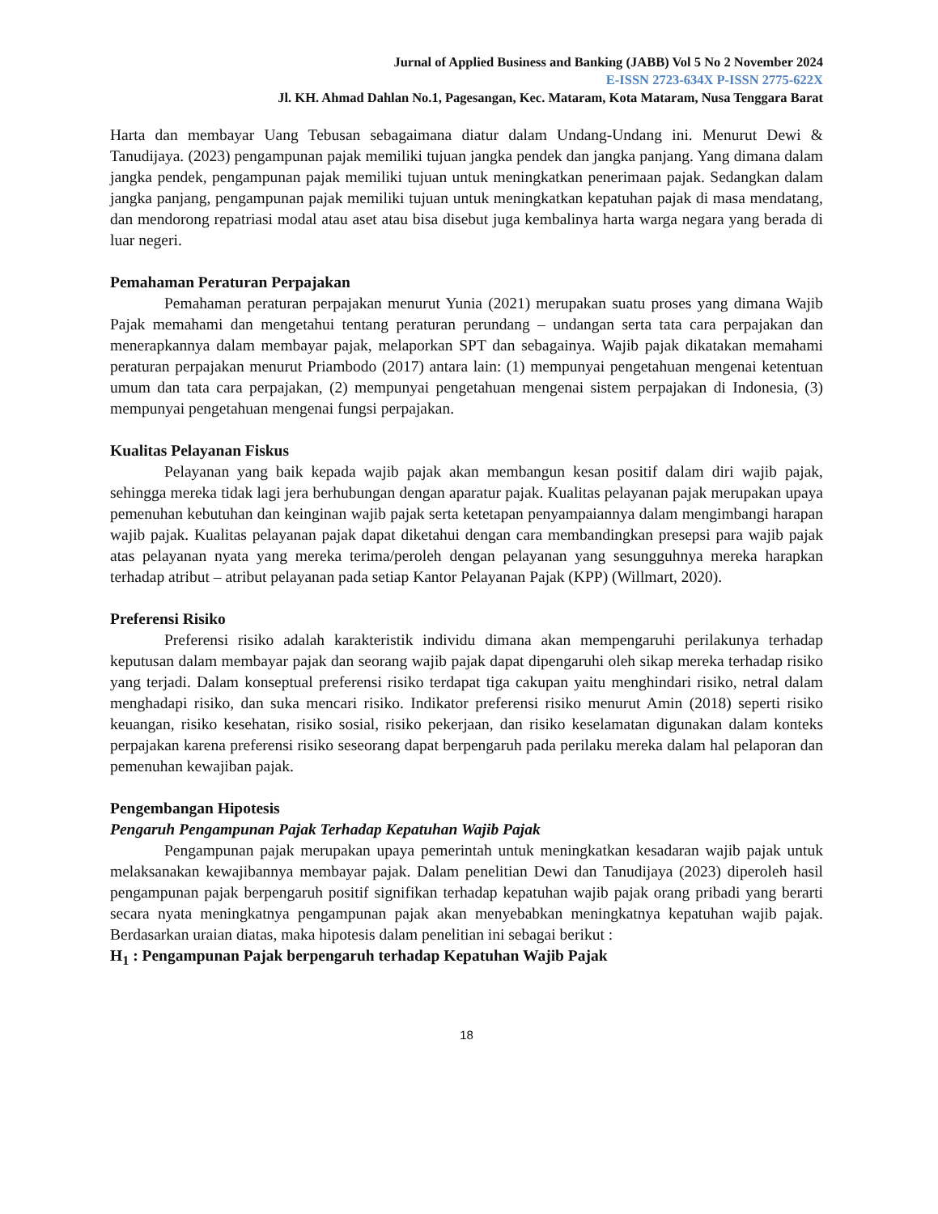Jurnal of Applied Business and Banking (JABB) Vol 5 No 2 November 2024
E-ISSN 2723-634X P-ISSN 2775-622X
Jl. KH. Ahmad Dahlan No.1, Pagesangan, Kec. Mataram, Kota Mataram, Nusa Tenggara Barat
Harta dan membayar Uang Tebusan sebagaimana diatur dalam Undang-Undang ini. Menurut Dewi & Tanudijaya. (2023) pengampunan pajak memiliki tujuan jangka pendek dan jangka panjang. Yang dimana dalam jangka pendek, pengampunan pajak memiliki tujuan untuk meningkatkan penerimaan pajak. Sedangkan dalam jangka panjang, pengampunan pajak memiliki tujuan untuk meningkatkan kepatuhan pajak di masa mendatang, dan mendorong repatriasi modal atau aset atau bisa disebut juga kembalinya harta warga negara yang berada di luar negeri.
Pemahaman Peraturan Perpajakan
Pemahaman peraturan perpajakan menurut Yunia (2021) merupakan suatu proses yang dimana Wajib Pajak memahami dan mengetahui tentang peraturan perundang – undangan serta tata cara perpajakan dan menerapkannya dalam membayar pajak, melaporkan SPT dan sebagainya. Wajib pajak dikatakan memahami peraturan perpajakan menurut Priambodo (2017) antara lain: (1) mempunyai pengetahuan mengenai ketentuan umum dan tata cara perpajakan, (2) mempunyai pengetahuan mengenai sistem perpajakan di Indonesia, (3) mempunyai pengetahuan mengenai fungsi perpajakan.
Kualitas Pelayanan Fiskus
Pelayanan yang baik kepada wajib pajak akan membangun kesan positif dalam diri wajib pajak, sehingga mereka tidak lagi jera berhubungan dengan aparatur pajak. Kualitas pelayanan pajak merupakan upaya pemenuhan kebutuhan dan keinginan wajib pajak serta ketetapan penyampaiannya dalam mengimbangi harapan wajib pajak. Kualitas pelayanan pajak dapat diketahui dengan cara membandingkan presepsi para wajib pajak atas pelayanan nyata yang mereka terima/peroleh dengan pelayanan yang sesungguhnya mereka harapkan terhadap atribut – atribut pelayanan pada setiap Kantor Pelayanan Pajak (KPP) (Willmart, 2020).
Preferensi Risiko
Preferensi risiko adalah karakteristik individu dimana akan mempengaruhi perilakunya terhadap keputusan dalam membayar pajak dan seorang wajib pajak dapat dipengaruhi oleh sikap mereka terhadap risiko yang terjadi. Dalam konseptual preferensi risiko terdapat tiga cakupan yaitu menghindari risiko, netral dalam menghadapi risiko, dan suka mencari risiko. Indikator preferensi risiko menurut Amin (2018) seperti risiko keuangan, risiko kesehatan, risiko sosial, risiko pekerjaan, dan risiko keselamatan digunakan dalam konteks perpajakan karena preferensi risiko seseorang dapat berpengaruh pada perilaku mereka dalam hal pelaporan dan pemenuhan kewajiban pajak.
Pengembangan Hipotesis
Pengaruh Pengampunan Pajak Terhadap Kepatuhan Wajib Pajak
Pengampunan pajak merupakan upaya pemerintah untuk meningkatkan kesadaran wajib pajak untuk melaksanakan kewajibannya membayar pajak. Dalam penelitian Dewi dan Tanudijaya (2023) diperoleh hasil pengampunan pajak berpengaruh positif signifikan terhadap kepatuhan wajib pajak orang pribadi yang berarti secara nyata meningkatnya pengampunan pajak akan menyebabkan meningkatnya kepatuhan wajib pajak. Berdasarkan uraian diatas, maka hipotesis dalam penelitian ini sebagai berikut :
H<sub>1</sub> : Pengampunan Pajak berpengaruh terhadap Kepatuhan Wajib Pajak
18